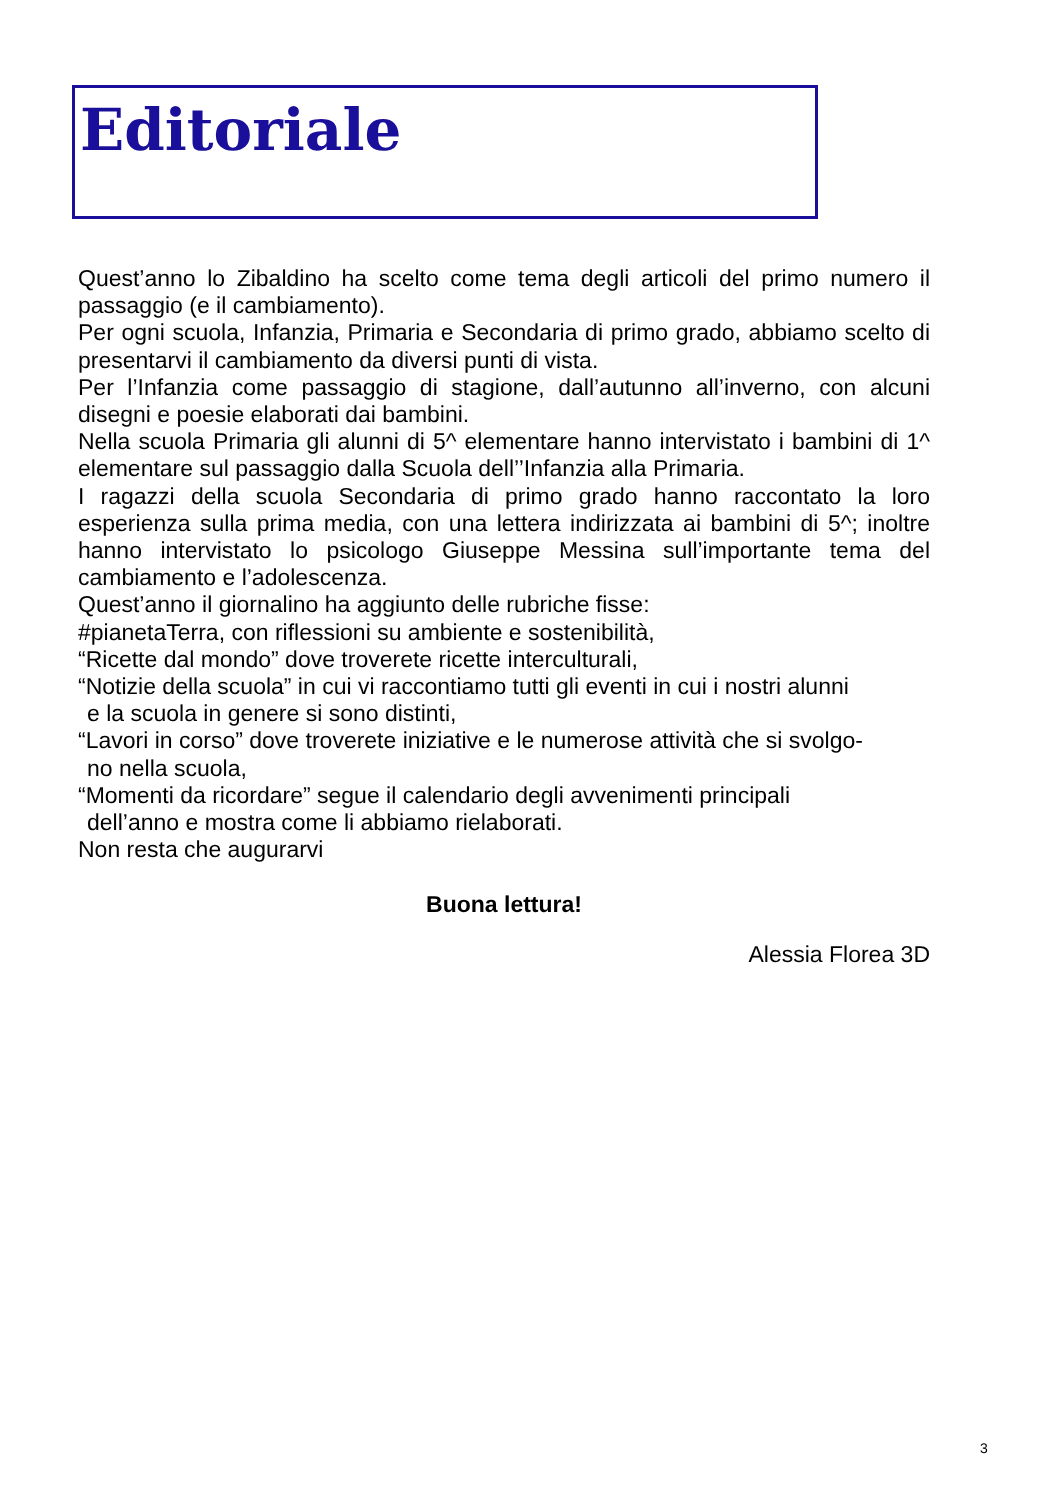Editoriale
Quest’anno lo Zibaldino ha scelto come tema degli articoli del primo numero il passaggio (e il cambiamento).
Per ogni scuola, Infanzia, Primaria e Secondaria di primo grado, abbiamo scelto di presentarvi il cambiamento da diversi punti di vista.
Per l’Infanzia come passaggio di stagione, dall’autunno all’inverno, con alcuni disegni e poesie elaborati dai bambini.
Nella scuola Primaria gli alunni di 5^ elementare hanno intervistato i bambini di 1^ elementare sul passaggio dalla Scuola dell’’Infanzia alla Primaria.
I ragazzi della scuola Secondaria di primo grado hanno raccontato la loro esperienza sulla prima media, con una lettera indirizzata ai bambini di 5^; inoltre hanno intervistato lo psicologo Giuseppe Messina sull’importante tema del cambiamento e l’adolescenza.
Quest’anno il giornalino ha aggiunto delle rubriche fisse:
#pianetaTerra, con riflessioni su ambiente e sostenibilità,
“Ricette dal mondo” dove troverete ricette interculturali,
“Notizie della scuola” in cui vi raccontiamo tutti gli eventi in cui i nostri alunni
e la scuola in genere si sono distinti,
“Lavori in corso” dove troverete iniziative e le numerose attività che si svolgo-
no nella scuola,
“Momenti da ricordare” segue il calendario degli avvenimenti principali
dell’anno e mostra come li abbiamo rielaborati.
Non resta che augurarvi
Buona lettura!
Alessia Florea 3D
3